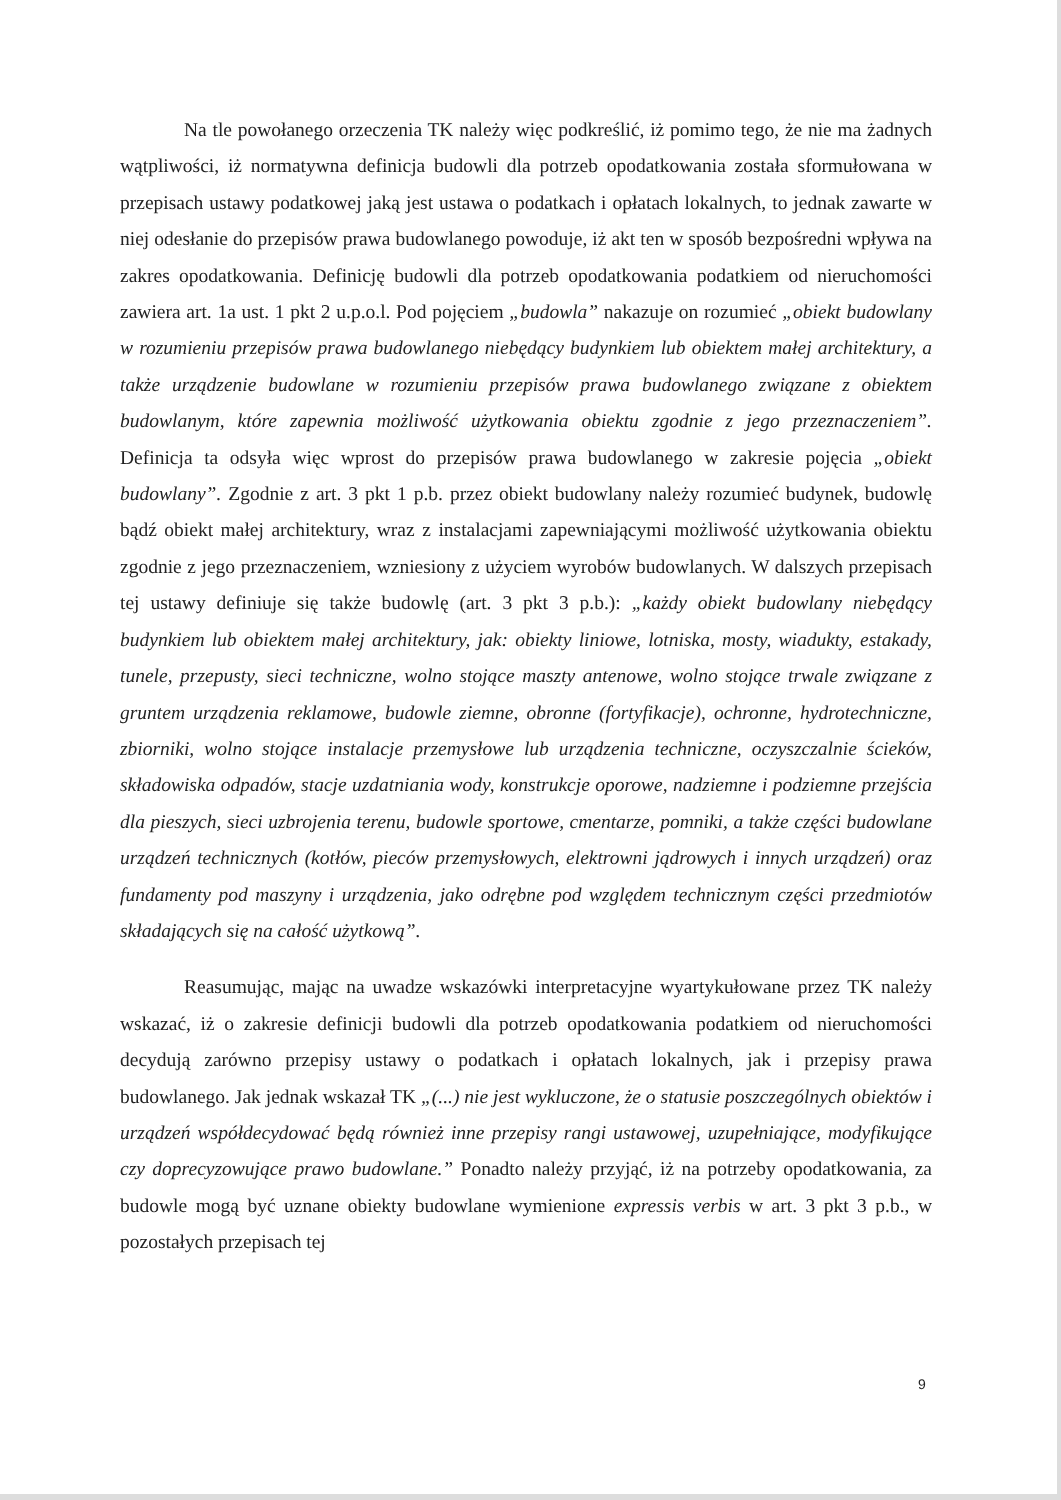Na tle powołanego orzeczenia TK należy więc podkreślić, iż pomimo tego, że nie ma żadnych wątpliwości, iż normatywna definicja budowli dla potrzeb opodatkowania została sformułowana w przepisach ustawy podatkowej jaką jest ustawa o podatkach i opłatach lokalnych, to jednak zawarte w niej odesłanie do przepisów prawa budowlanego powoduje, iż akt ten w sposób bezpośredni wpływa na zakres opodatkowania. Definicję budowli dla potrzeb opodatkowania podatkiem od nieruchomości zawiera art. 1a ust. 1 pkt 2 u.p.o.l. Pod pojęciem „budowla” nakazuje on rozumieć „obiekt budowlany w rozumieniu przepisów prawa budowlanego niebędący budynkiem lub obiektem małej architektury, a także urządzenie budowlane w rozumieniu przepisów prawa budowlanego związane z obiektem budowlanym, które zapewnia możliwość użytkowania obiektu zgodnie z jego przeznaczeniem”. Definicja ta odsyła więc wprost do przepisów prawa budowlanego w zakresie pojęcia „obiekt budowlany”. Zgodnie z art. 3 pkt 1 p.b. przez obiekt budowlany należy rozumieć budynek, budowlę bądź obiekt małej architektury, wraz z instalacjami zapewniającymi możliwość użytkowania obiektu zgodnie z jego przeznaczeniem, wzniesiony z użyciem wyrobów budowlanych. W dalszych przepisach tej ustawy definiuje się także budowlę (art. 3 pkt 3 p.b.): „każdy obiekt budowlany niebędący budynkiem lub obiektem małej architektury, jak: obiekty liniowe, lotniska, mosty, wiadukty, estakady, tunele, przepusty, sieci techniczne, wolno stojące maszty antenowe, wolno stojące trwale związane z gruntem urządzenia reklamowe, budowle ziemne, obronne (fortyfikacje), ochronne, hydrotechniczne, zbiorniki, wolno stojące instalacje przemysłowe lub urządzenia techniczne, oczyszczalnie ścieków, składowiska odpadów, stacje uzdatniania wody, konstrukcje oporowe, nadziemne i podziemne przejścia dla pieszych, sieci uzbrojenia terenu, budowle sportowe, cmentarze, pomniki, a także części budowlane urządzeń technicznych (kotłów, pieców przemysłowych, elektrowni jądrowych i innych urządzeń) oraz fundamenty pod maszyny i urządzenia, jako odrębne pod względem technicznym części przedmiotów składających się na całość użytkową”.
Reasumując, mając na uwadze wskazówki interpretacyjne wyartykułowane przez TK należy wskazać, iż o zakresie definicji budowli dla potrzeb opodatkowania podatkiem od nieruchomości decydują zarówno przepisy ustawy o podatkach i opłatach lokalnych, jak i przepisy prawa budowlanego. Jak jednak wskazał TK „(...) nie jest wykluczone, że o statusie poszczególnych obiektów i urządzeń współdecydować będą również inne przepisy rangi ustawowej, uzupełniające, modyfikujące czy doprecyzowujące prawo budowlane.” Ponadto należy przyjąć, iż na potrzeby opodatkowania, za budowle mogą być uznane obiekty budowlane wymienione expressis verbis w art. 3 pkt 3 p.b., w pozostałych przepisach tej
9